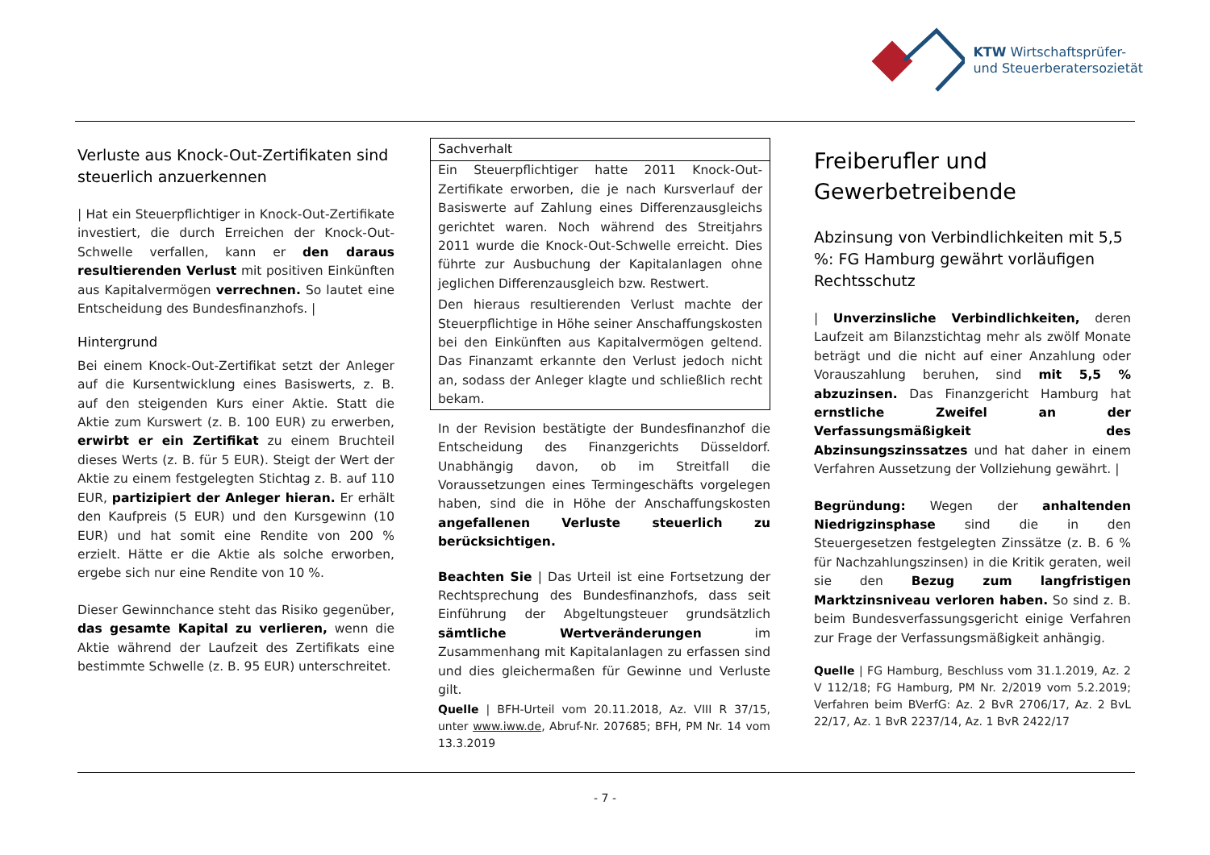KTW Wirtschaftsprüfer-
und Steuerberatersozietät
Verluste aus Knock-Out-Zertifikaten sind steuerlich anzuerkennen
| Hat ein Steuerpflichtiger in Knock-Out-Zertifikate investiert, die durch Erreichen der Knock-Out-Schwelle verfallen, kann er den daraus resultierenden Verlust mit positiven Einkünften aus Kapitalvermögen verrechnen. So lautet eine Entscheidung des Bundesfinanzhofs. |
Hintergrund
Bei einem Knock-Out-Zertifikat setzt der Anleger auf die Kursentwicklung eines Basiswerts, z. B. auf den steigenden Kurs einer Aktie. Statt die Aktie zum Kurswert (z. B. 100 EUR) zu erwerben, erwirbt er ein Zertifikat zu einem Bruchteil dieses Werts (z. B. für 5 EUR). Steigt der Wert der Aktie zu einem festgelegten Stichtag z. B. auf 110 EUR, partizipiert der Anleger hieran. Er erhält den Kaufpreis (5 EUR) und den Kursgewinn (10 EUR) und hat somit eine Rendite von 200 % erzielt. Hätte er die Aktie als solche erworben, ergebe sich nur eine Rendite von 10 %.
Dieser Gewinnchance steht das Risiko gegenüber, das gesamte Kapital zu verlieren, wenn die Aktie während der Laufzeit des Zertifikats eine bestimmte Schwelle (z. B. 95 EUR) unterschreitet.
Sachverhalt
Ein Steuerpflichtiger hatte 2011 Knock-Out-Zertifikate erworben, die je nach Kursverlauf der Basiswerte auf Zahlung eines Differenzausgleichs gerichtet waren. Noch während des Streitjahrs 2011 wurde die Knock-Out-Schwelle erreicht. Dies führte zur Ausbuchung der Kapitalanlagen ohne jeglichen Differenzausgleich bzw. Restwert.
Den hieraus resultierenden Verlust machte der Steuerpflichtige in Höhe seiner Anschaffungskosten bei den Einkünften aus Kapitalvermögen geltend. Das Finanzamt erkannte den Verlust jedoch nicht an, sodass der Anleger klagte und schließlich recht bekam.
In der Revision bestätigte der Bundesfinanzhof die Entscheidung des Finanzgerichts Düsseldorf. Unabhängig davon, ob im Streitfall die Voraussetzungen eines Termingeschäfts vorgelegen haben, sind die in Höhe der Anschaffungskosten angefallenen Verluste steuerlich zu berücksichtigen.
Beachten Sie | Das Urteil ist eine Fortsetzung der Rechtsprechung des Bundesfinanzhofs, dass seit Einführung der Abgeltungsteuer grundsätzlich sämtliche Wertveränderungen im Zusammenhang mit Kapitalanlagen zu erfassen sind und dies gleichermaßen für Gewinne und Verluste gilt.
Quelle | BFH-Urteil vom 20.11.2018, Az. VIII R 37/15, unter www.iww.de, Abruf-Nr. 207685; BFH, PM Nr. 14 vom 13.3.2019
Freiberufler und Gewerbetreibende
Abzinsung von Verbindlichkeiten mit 5,5 %: FG Hamburg gewährt vorläufigen Rechtsschutz
| Unverzinsliche Verbindlichkeiten, deren Laufzeit am Bilanzstichtag mehr als zwölf Monate beträgt und die nicht auf einer Anzahlung oder Vorauszahlung beruhen, sind mit 5,5 % abzuzinsen. Das Finanzgericht Hamburg hat ernstliche Zweifel an der Verfassungsmäßigkeit des Abzinsungszinssatzes und hat daher in einem Verfahren Aussetzung der Vollziehung gewährt. |
Begründung: Wegen der anhaltenden Niedrigzinsphase sind die in den Steuergesetzen festgelegten Zinssätze (z. B. 6 % für Nachzahlungszinsen) in die Kritik geraten, weil sie den Bezug zum langfristigen Marktzinsniveau verloren haben. So sind z. B. beim Bundesverfassungsgericht einige Verfahren zur Frage der Verfassungsmäßigkeit anhängig.
Quelle | FG Hamburg, Beschluss vom 31.1.2019, Az. 2 V 112/18; FG Hamburg, PM Nr. 2/2019 vom 5.2.2019; Verfahren beim BVerfG: Az. 2 BvR 2706/17, Az. 2 BvL 22/17, Az. 1 BvR 2237/14, Az. 1 BvR 2422/17
- 7 -